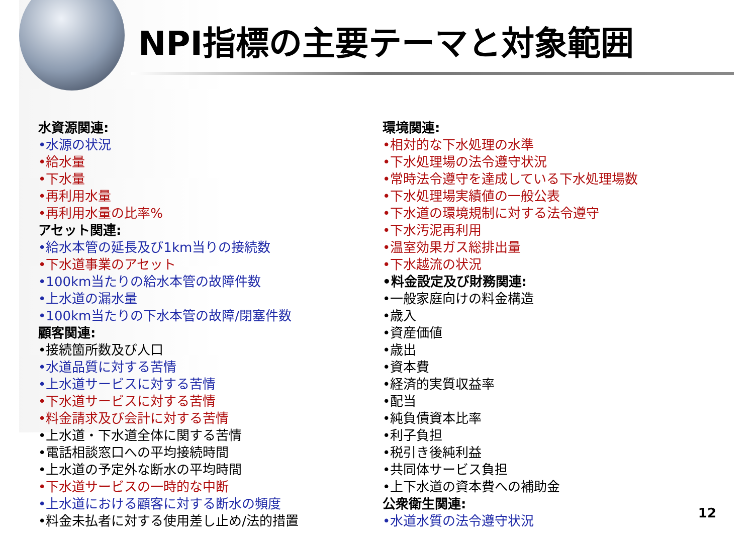NPI指標の主要テーマと対象範囲
水資源関連:
•水源の状況
•給水量
•下水量
•再利用水量
•再利用水量の比率%
アセット関連:
•給水本管の延長及び1km当りの接続数
•下水道事業のアセット
•100km当たりの給水本管の故障件数
•上水道の漏水量
•100km当たりの下水本管の故障/閉塞件数
顧客関連:
•接続箇所数及び人口
•水道品質に対する苦情
•上水道サービスに対する苦情
•下水道サービスに対する苦情
•料金請求及び会計に対する苦情
•上水道・下水道全体に関する苦情
•電話相談窓口への平均接続時間
•上水道の予定外な断水の平均時間
•下水道サービスの一時的な中断
•上水道における顧客に対する断水の頻度
•料金未払者に対する使用差し止め/法的措置
環境関連:
•相対的な下水処理の水準
•下水処理場の法令遵守状況
•常時法令遵守を達成している下水処理場数
•下水処理場実績値の一般公表
•下水道の環境規制に対する法令遵守
•下水汚泥再利用
•温室効果ガス総排出量
•下水越流の状況
•料金設定及び財務関連:
•一般家庭向けの料金構造
•歳入
•資産価値
•歳出
•資本費
•経済的実質収益率
•配当
•純負債資本比率
•利子負担
•税引き後純利益
•共同体サービス負担
•上下水道の資本費への補助金
公衆衛生関連:
•水道水質の法令遵守状況
12